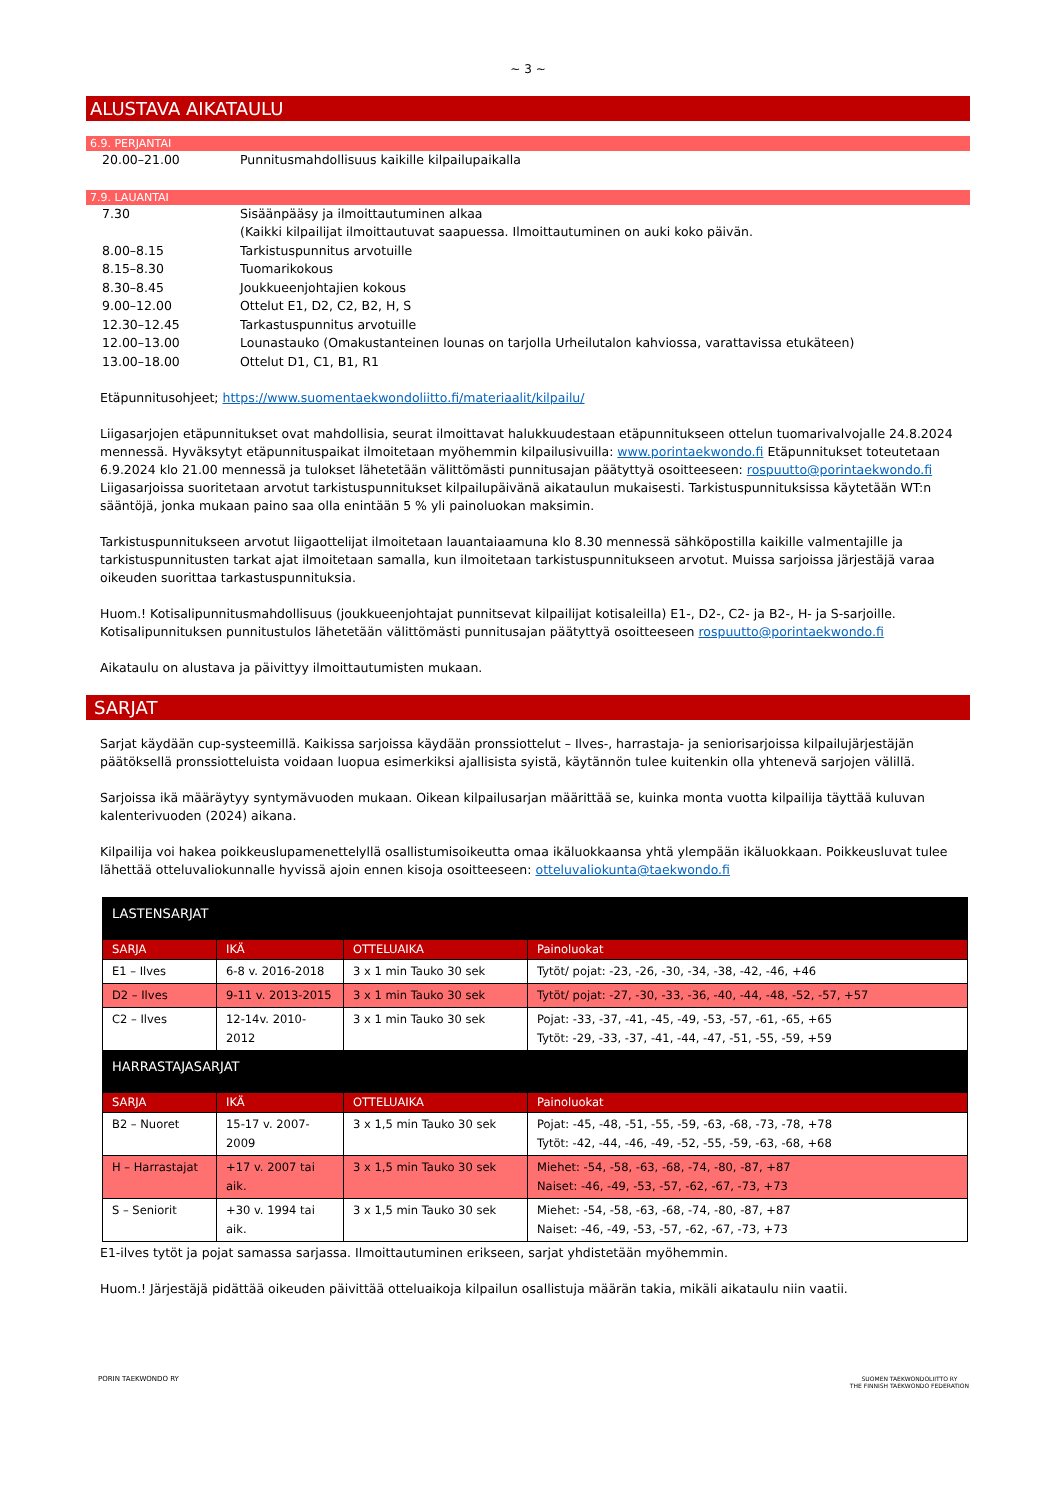~ 3 ~
ALUSTAVA AIKATAULU
6.9. PERJANTAI
20.00–21.00 Punnitusmahdollisuus kaikille kilpailupaikalla
7.9. LAUANTAI
7.30 Sisäänpääsy ja ilmoittautuminen alkaa
(Kaikki kilpailijat ilmoittautuvat saapuessa. Ilmoittautuminen on auki koko päivän.
8.00–8.15 Tarkistuspunnitus arvotuille
8.15–8.30 Tuomarikokous
8.30–8.45 Joukkueenjohtajien kokous
9.00–12.00 Ottelut E1, D2, C2, B2, H, S
12.30–12.45 Tarkastuspunnitus arvotuille
12.00–13.00 Lounastauko (Omakustanteinen lounas on tarjolla Urheilutalon kahviossa, varattavissa etukäteen)
13.00–18.00 Ottelut D1, C1, B1, R1
Etäpunnitusohjeet; https://www.suomentaekwondoliitto.fi/materiaalit/kilpailu/
Liigasarjojen etäpunnitukset ovat mahdollisia, seurat ilmoittavat halukkuudestaan etäpunnitukseen ottelun tuomarivalvojalle 24.8.2024 mennessä. Hyväksytyt etäpunnituspaikat ilmoitetaan myöhemmin kilpailusivuilla: www.porintaekwondo.fi Etäpunnitukset toteutetaan 6.9.2024 klo 21.00 mennessä ja tulokset lähetetään välittömästi punnitusajan päätyttyä osoitteeseen: rospuutto@porintaekwondo.fi Liigasarjoissa suoritetaan arvotut tarkistuspunnitukset kilpailupäivänä aikataulun mukaisesti. Tarkistuspunnituksissa käytetään WT:n sääntöjä, jonka mukaan paino saa olla enintään 5 % yli painoluokan maksimin.
Tarkistuspunnitukseen arvotut liigaottelijat ilmoitetaan lauantaiaamuna klo 8.30 mennessä sähköpostilla kaikille valmentajille ja tarkistuspunnitusten tarkat ajat ilmoitetaan samalla, kun ilmoitetaan tarkistuspunnitukseen arvotut. Muissa sarjoissa järjestäjä varaa oikeuden suorittaa tarkastuspunnituksia.
Huom.! Kotisalipunnitusmahdollisuus (joukkueenjohtajat punnitsevat kilpailijat kotisaleilla) E1-, D2-, C2- ja B2-, H- ja S-sarjoille. Kotisalipunnituksen punnitustulos lähetetään välittömästi punnitusajan päätyttyä osoitteeseen rospuutto@porintaekwondo.fi
Aikataulu on alustava ja päivittyy ilmoittautumisten mukaan.
SARJAT
Sarjat käydään cup-systeemillä. Kaikissa sarjoissa käydään pronssiottelut – Ilves-, harrastaja- ja seniorisarjoissa kilpailujärjestäjän päätöksellä pronssiotteluista voidaan luopua esimerkiksi ajallisista syistä, käytännön tulee kuitenkin olla yhtenevä sarjojen välillä.
Sarjoissa ikä määräytyy syntymävuoden mukaan. Oikean kilpailusarjan määrittää se, kuinka monta vuotta kilpailija täyttää kuluvan kalenterivuoden (2024) aikana.
Kilpailija voi hakea poikkeuslupamenettelyllä osallistumisoikeutta omaa ikäluokkaansa yhtä ylempään ikäluokkaan. Poikkeusluvat tulee lähettää otteluvaliokunnalle hyvissä ajoin ennen kisoja osoitteeseen: otteluvaliokunta@taekwondo.fi
| LASTENSARJAT | | | |
| SARJA | IKÄ | OTTELUAIKA | Painoluokat |
| E1 – Ilves | 6-8 v. 2016-2018 | 3 x 1 min Tauko 30 sek | Tytöt/ pojat: -23, -26, -30, -34, -38, -42, -46, +46 |
| D2 – Ilves | 9-11 v. 2013-2015 | 3 x 1 min Tauko 30 sek | Tytöt/ pojat: -27, -30, -33, -36, -40, -44, -48, -52, -57, +57 |
| C2 – Ilves | 12-14v. 2010-2012 | 3 x 1 min Tauko 30 sek | Pojat: -33, -37, -41, -45, -49, -53, -57, -61, -65, +65 Tytöt: -29, -33, -37, -41, -44, -47, -51, -55, -59, +59 |
| HARRASTAJASARJAT | | | |
| SARJA | IKÄ | OTTELUAIKA | Painoluokat |
| B2 – Nuoret | 15-17 v. 2007-2009 | 3 x 1,5 min Tauko 30 sek | Pojat: -45, -48, -51, -55, -59, -63, -68, -73, -78, +78 Tytöt: -42, -44, -46, -49, -52, -55, -59, -63, -68, +68 |
| H – Harrastajat | +17 v. 2007 tai aik. | 3 x 1,5 min Tauko 30 sek | Miehet: -54, -58, -63, -68, -74, -80, -87, +87 Naiset: -46, -49, -53, -57, -62, -67, -73, +73 |
| S – Seniorit | +30 v. 1994 tai aik. | 3 x 1,5 min Tauko 30 sek | Miehet: -54, -58, -63, -68, -74, -80, -87, +87 Naiset: -46, -49, -53, -57, -62, -67, -73, +73 |
E1-ilves tytöt ja pojat samassa sarjassa. Ilmoittautuminen erikseen, sarjat yhdistetään myöhemmin.
Huom.! Järjestäjä pidättää oikeuden päivittää otteluaikoja kilpailun osallistuja määrän takia, mikäli aikataulu niin vaatii.
PORIN TAEKWONDO RY
SUOMEN TAEKWONDOLIITTO RY
THE FINNISH TAEKWONDO FEDERATION